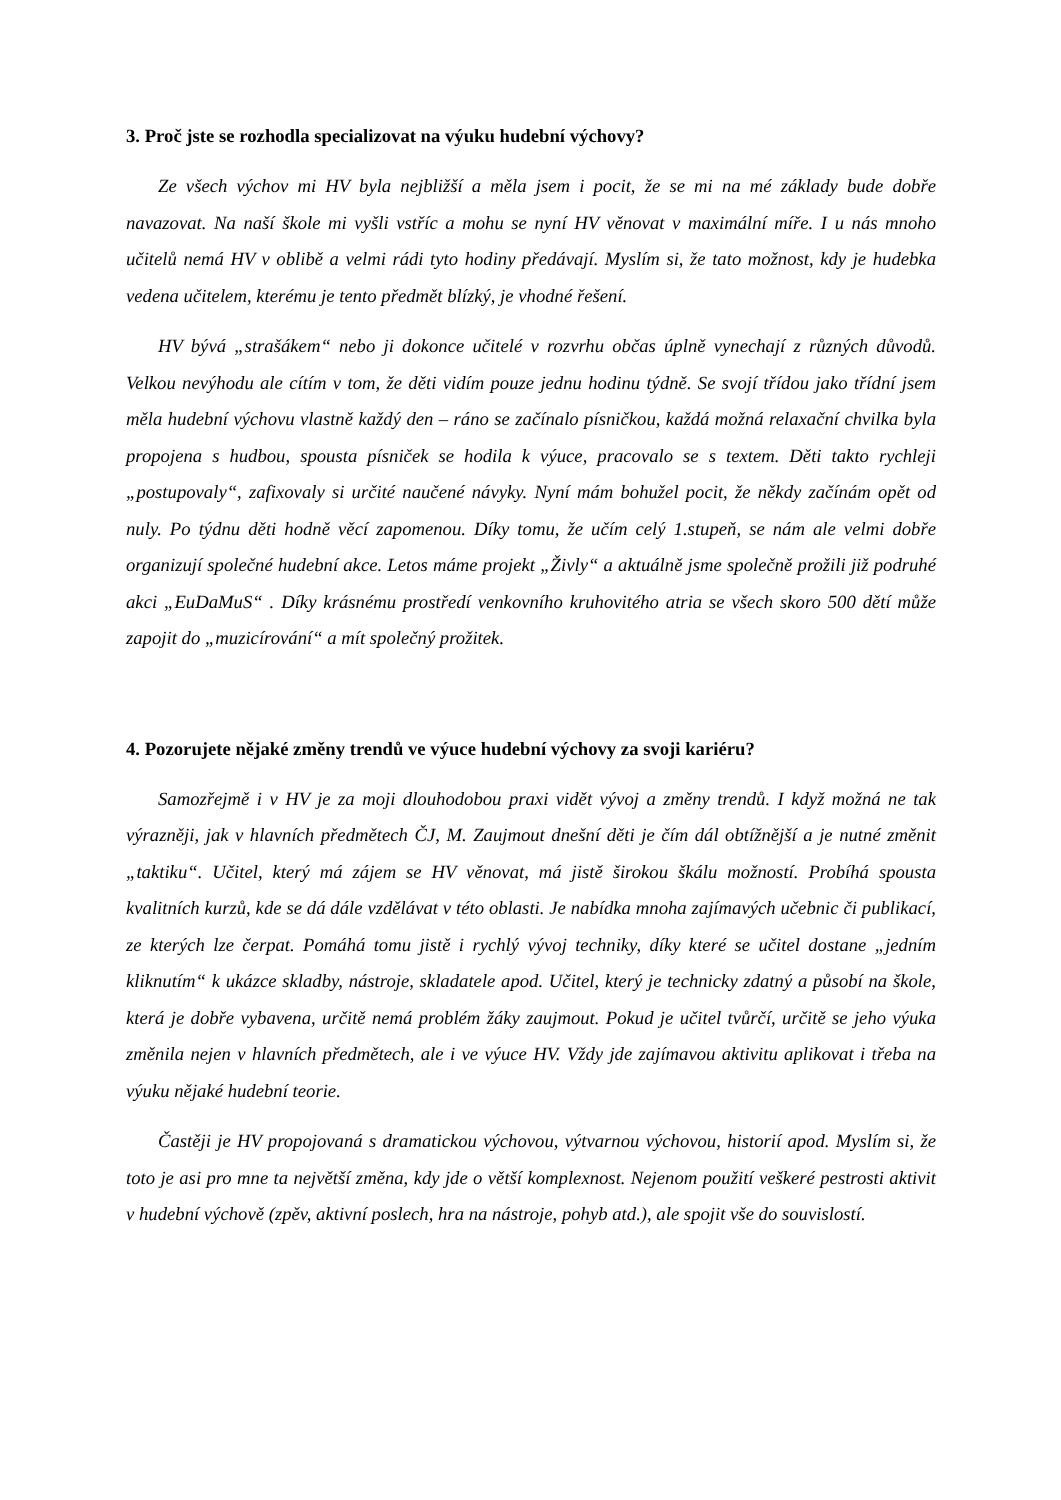3. Proč jste se rozhodla specializovat na výuku hudební výchovy?
Ze všech výchov mi HV byla nejbližší a měla jsem i pocit, že se mi na mé základy bude dobře navazovat. Na naší škole mi vyšli vstříc a mohu se nyní HV věnovat v maximální míře. I u nás mnoho učitelů nemá HV v oblibě a velmi rádi tyto hodiny předávají. Myslím si, že tato možnost, kdy je hudebka vedena učitelem, kterému je tento předmět blízký, je vhodné řešení.
HV bývá „strašákem“ nebo ji dokonce učitelé v rozvrhu občas úplně vynechají z různých důvodů. Velkou nevýhodu ale cítím v tom, že děti vidím pouze jednu hodinu týdně. Se svojí třídou jako třídní jsem měla hudební výchovu vlastně každý den – ráno se začínalo písničkou, každá možná relaxační chvilka byla propojena s hudbou, spousta písniček se hodila k výuce, pracovalo se s textem. Děti takto rychleji „postupovaly“, zafixovaly si určité naučené návyky. Nyní mám bohužel pocit, že někdy začínám opět od nuly. Po týdnu děti hodně věcí zapomenou. Díky tomu, že učím celý 1.stupeň, se nám ale velmi dobře organizují společné hudební akce. Letos máme projekt „Živly“ a aktuálně jsme společně prožili již podruhé akci „EuDaMuS“ . Díky krásnému prostředí venkovního kruhovitého atria se všech skoro 500 dětí může zapojit do „muzicírování“ a mít společný prožitek.
4. Pozorujete nějaké změny trendů ve výuce hudební výchovy za svoji kariéru?
Samozřejmě i v HV je za moji dlouhodobou praxi vidět vývoj a změny trendů. I když možná ne tak výrazněji, jak v hlavních předmětech ČJ, M. Zaujmout dnešní děti je čím dál obtížnější a je nutné změnit „taktiku“. Učitel, který má zájem se HV věnovat, má jistě širokou škálu možností. Probíhá spousta kvalitních kurzů, kde se dá dále vzdělávat v této oblasti. Je nabídka mnoha zajímavých učebnic či publikací, ze kterých lze čerpat. Pomáhá tomu jistě i rychlý vývoj techniky, díky které se učitel dostane „jedním kliknutím“ k ukázce skladby, nástroje, skladatele apod. Učitel, který je technicky zdatný a působí na škole, která je dobře vybavena, určitě nemá problém žáky zaujmout. Pokud je učitel tvůrčí, určitě se jeho výuka změnila nejen v hlavních předmětech, ale i ve výuce HV. Vždy jde zajímavou aktivitu aplikovat i třeba na výuku nějaké hudební teorie.
Častěji je HV propojovaná s dramatickou výchovou, výtvarnou výchovou, historií apod. Myslím si, že toto je asi pro mne ta největší změna, kdy jde o větší komplexnost. Nejenom použití veškeré pestrosti aktivit v hudební výchově (zpěv, aktivní poslech, hra na nástroje, pohyb atd.), ale spojit vše do souvislostí.